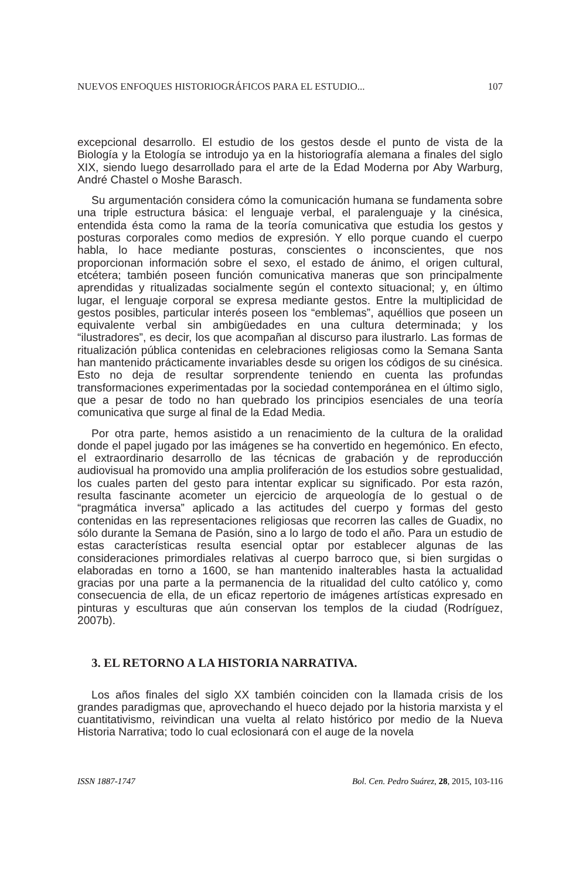NUEVOS ENFOQUES HISTORIOGRÁFICOS PARA EL ESTUDIO... 107
excepcional desarrollo. El estudio de los gestos desde el punto de vista de la Biología y la Etología se introdujo ya en la historiografía alemana a finales del siglo XIX, siendo luego desarrollado para el arte de la Edad Moderna por Aby Warburg, André Chastel o Moshe Barasch.
Su argumentación considera cómo la comunicación humana se fundamenta sobre una triple estructura básica: el lenguaje verbal, el paralenguaje y la cinésica, entendida ésta como la rama de la teoría comunicativa que estudia los gestos y posturas corporales como medios de expresión. Y ello porque cuando el cuerpo habla, lo hace mediante posturas, conscientes o inconscientes, que nos proporcionan información sobre el sexo, el estado de ánimo, el origen cultural, etcétera; también poseen función comunicativa maneras que son principalmente aprendidas y ritualizadas socialmente según el contexto situacional; y, en último lugar, el lenguaje corporal se expresa mediante gestos. Entre la multiplicidad de gestos posibles, particular interés poseen los “emblemas”, aquéllios que poseen un equivalente verbal sin ambigüedades en una cultura determinada; y los “ilustradores”, es decir, los que acompañan al discurso para ilustrarlo. Las formas de ritualización pública contenidas en celebraciones religiosas como la Semana Santa han mantenido prácticamente invariables desde su origen los códigos de su cinésica. Esto no deja de resultar sorprendente teniendo en cuenta las profundas transformaciones experimentadas por la sociedad contemporánea en el último siglo, que a pesar de todo no han quebrado los principios esenciales de una teoría comunicativa que surge al final de la Edad Media.
Por otra parte, hemos asistido a un renacimiento de la cultura de la oralidad donde el papel jugado por las imágenes se ha convertido en hegemónico. En efecto, el extraordinario desarrollo de las técnicas de grabación y de reproducción audiovisual ha promovido una amplia proliferación de los estudios sobre gestualidad, los cuales parten del gesto para intentar explicar su significado. Por esta razón, resulta fascinante acometer un ejercicio de arqueología de lo gestual o de “pragmática inversa” aplicado a las actitudes del cuerpo y formas del gesto contenidas en las representaciones religiosas que recorren las calles de Guadix, no sólo durante la Semana de Pasión, sino a lo largo de todo el año. Para un estudio de estas características resulta esencial optar por establecer algunas de las consideraciones primordiales relativas al cuerpo barroco que, si bien surgidas o elaboradas en torno a 1600, se han mantenido inalterables hasta la actualidad gracias por una parte a la permanencia de la ritualidad del culto católico y, como consecuencia de ella, de un eficaz repertorio de imágenes artísticas expresado en pinturas y esculturas que aún conservan los templos de la ciudad (Rodríguez, 2007b).
3. EL RETORNO A LA HISTORIA NARRATIVA.
Los años finales del siglo XX también coinciden con la llamada crisis de los grandes paradigmas que, aprovechando el hueco dejado por la historia marxista y el cuantitativismo, reivindican una vuelta al relato histórico por medio de la Nueva Historia Narrativa; todo lo cual eclosionará con el auge de la novela
ISSN 1887-1747 Bol. Cen. Pedro Suárez, 28, 2015, 103-116